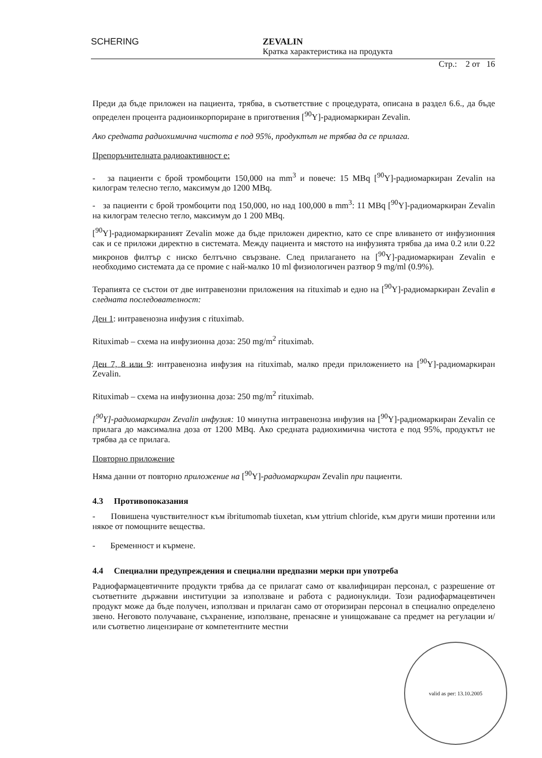SCHERING
ZEVALIN
Кратка характеристика на продукта
Стр.: 2 от 16
Преди да бъде приложен на пациента, трябва, в съответствие с процедурата, описана в раздел 6.6., да бъде определен процента радиоинкорпориране в приготвения [<sup>90</sup>Y]-радиомаркиран Zevalin.
Ако средната радиохимична чистота е под 95%, продуктът не трябва да се прилага.
Препоръчителната радиоактивност е:
- за пациенти с брой тромбоцити 150,000 на mm<sup>3</sup> и повече: 15 MBq [<sup>90</sup>Y]-радиомаркиран Zevalin на килограм телесно тегло, максимум до 1200 MBq.
- за пациенти с брой тромбоцити под 150,000, но над 100,000 в mm<sup>3</sup>: 11 MBq [<sup>90</sup>Y]-радиомаркиран Zevalin на килограм телесно тегло, максимум до 1 200 MBq.
[<sup>90</sup>Y]-радиомаркираният Zevalin може да бъде приложен директно, като се спре вливането от инфузионния сак и се приложи директно в системата. Между пациента и мястото на инфузията трябва да има 0.2 или 0.22 микронов филтър с ниско белтъчно свързване. След прилагането на [<sup>90</sup>Y]-радиомаркиран Zevalin е необходимо системата да се промие с най-малко 10 ml физиологичен разтвор 9 mg/ml (0.9%).
Терапията се състои от две интравенозни приложения на rituximab и едно на [<sup>90</sup>Y]-радиомаркиран Zevalin в следната последователност:
Ден 1: интравенозна инфузия с rituximab.
Rituximab – схема на инфузионна доза: 250 mg/m<sup>2</sup> rituximab.
Ден 7, 8 или 9: интравенозна инфузия на rituximab, малко преди приложението на [<sup>90</sup>Y]-радиомаркиран Zevalin.
Rituximab – схема на инфузионна доза: 250 mg/m<sup>2</sup> rituximab.
[<sup>90</sup>Y]-радиомаркиран Zevalin инфузия: 10 минутна интравенозна инфузия на [<sup>90</sup>Y]-радиомаркиран Zevalin се прилага до максимална доза от 1200 MBq. Ако средната радиохимична чистота е под 95%, продуктът не трябва да се прилага.
Повторно приложение
Няма данни от повторно приложение на [<sup>90</sup>Y]-радиомаркиран Zevalin при пациенти.
4.3 Противопоказания
- Повишена чувствителност към ibritumomab tiuxetan, към yttrium chloride, към други миши протеини или някое от помощните вещества.
- Бременност и кърмене.
4.4 Специални предупреждения и специални предпазни мерки при употреба
Радиофармацевтичните продукти трябва да се прилагат само от квалифициран персонал, с разрешение от съответните държавни институции за използване и работа с радионуклиди. Този радиофармацевтичен продукт може да бъде получен, използван и прилаган само от оторизиран персонал в специално определено звено. Неговото получаване, съхранение, използване, пренасяне и унищожаване са предмет на регулации и/или съответно лицензиране от компетентните местни
valid as per: 13.10.2005